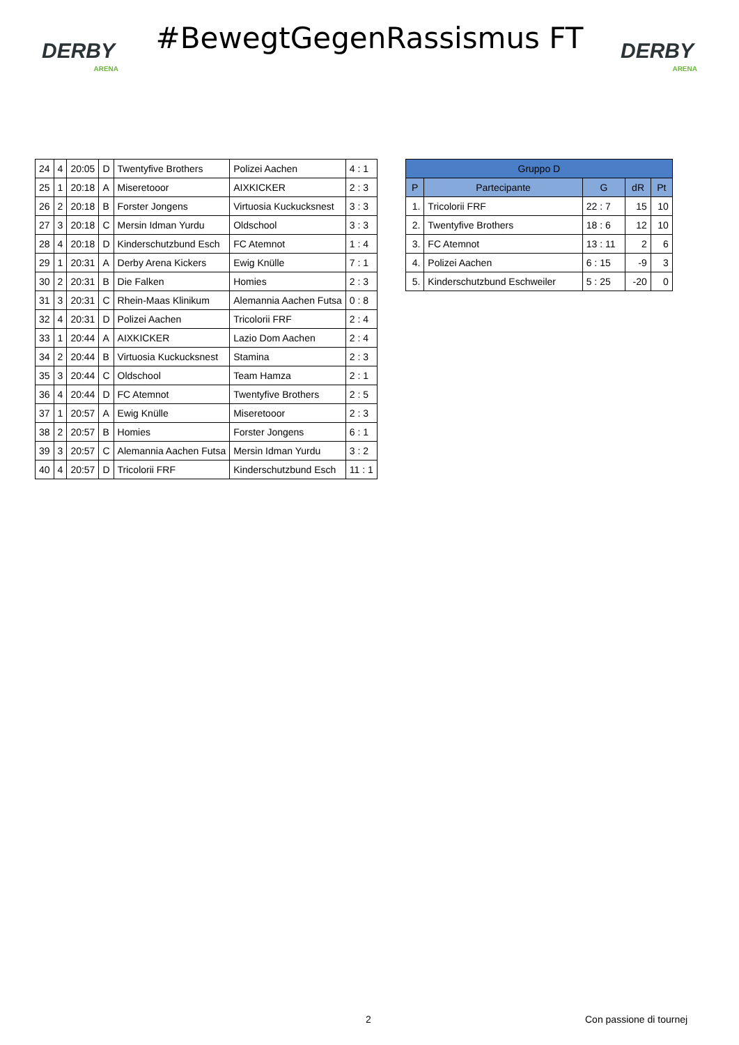DERBY
ARENA
#BewegtGegenRassismus FT
DERBY
ARENA
| 24 | 4 | 20:05 | D | Twentyfive Brothers | Polizei Aachen | 4 : 1 |
| 25 | 1 | 20:18 | A | Miseretooor | AIXKICKER | 2 : 3 |
| 26 | 2 | 20:18 | B | Forster Jongens | Virtuosia Kuckucksnest | 3 : 3 |
| 27 | 3 | 20:18 | C | Mersin Idman Yurdu | Oldschool | 3 : 3 |
| 28 | 4 | 20:18 | D | Kinderschutzbund Esch | FC Atemnot | 1 : 4 |
| 29 | 1 | 20:31 | A | Derby Arena Kickers | Ewig Knülle | 7 : 1 |
| 30 | 2 | 20:31 | B | Die Falken | Homies | 2 : 3 |
| 31 | 3 | 20:31 | C | Rhein-Maas Klinikum | Alemannia Aachen Futsa | 0 : 8 |
| 32 | 4 | 20:31 | D | Polizei Aachen | Tricolorii FRF | 2 : 4 |
| 33 | 1 | 20:44 | A | AIXKICKER | Lazio Dom Aachen | 2 : 4 |
| 34 | 2 | 20:44 | B | Virtuosia Kuckucksnest | Stamina | 2 : 3 |
| 35 | 3 | 20:44 | C | Oldschool | Team Hamza | 2 : 1 |
| 36 | 4 | 20:44 | D | FC Atemnot | Twentyfive Brothers | 2 : 5 |
| 37 | 1 | 20:57 | A | Ewig Knülle | Miseretooor | 2 : 3 |
| 38 | 2 | 20:57 | B | Homies | Forster Jongens | 6 : 1 |
| 39 | 3 | 20:57 | C | Alemannia Aachen Futsa | Mersin Idman Yurdu | 3 : 2 |
| 40 | 4 | 20:57 | D | Tricolorii FRF | Kinderschutzbund Esch | 11 : 1 |
| Gruppo D | | | | |
| --- | --- | --- | --- | --- |
| P | Partecipante | G | dR | Pt |
| 1. | Tricolorii FRF | 22 : 7 | 15 | 10 |
| 2. | Twentyfive Brothers | 18 : 6 | 12 | 10 |
| 3. | FC Atemnot | 13 : 11 | 2 | 6 |
| 4. | Polizei Aachen | 6 : 15 | -9 | 3 |
| 5. | Kinderschutzbund Eschweiler | 5 : 25 | -20 | 0 |
2 Con passione di tournej